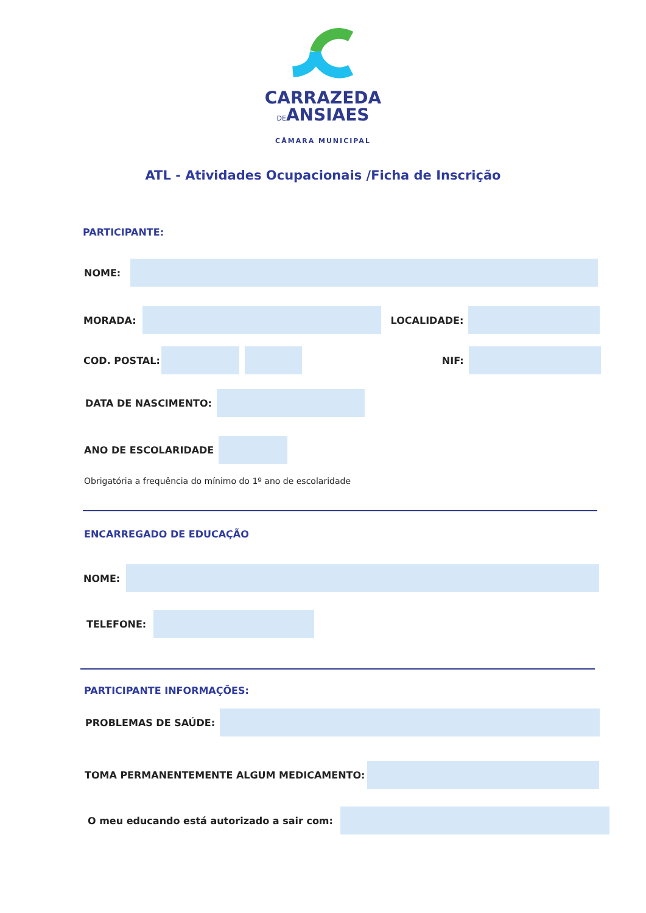CARRAZEDA
DEANSIAES
CÂMARA MUNICIPAL
ATL - Atividades Ocupacionais /Ficha de Inscrição
PARTICIPANTE:
NOME:
MORADA: LOCALIDADE:
COD. POSTAL: NIF:
DATA DE NASCIMENTO:
ANO DE ESCOLARIDADE
Obrigatória a frequência do mínimo do 1º ano de escolaridade
ENCARREGADO DE EDUCAÇÃO
NOME:
TELEFONE:
PARTICIPANTE INFORMAÇÕES:
PROBLEMAS DE SAÚDE:
TOMA PERMANENTEMENTE ALGUM MEDICAMENTO:
O meu educando está autorizado a sair com: